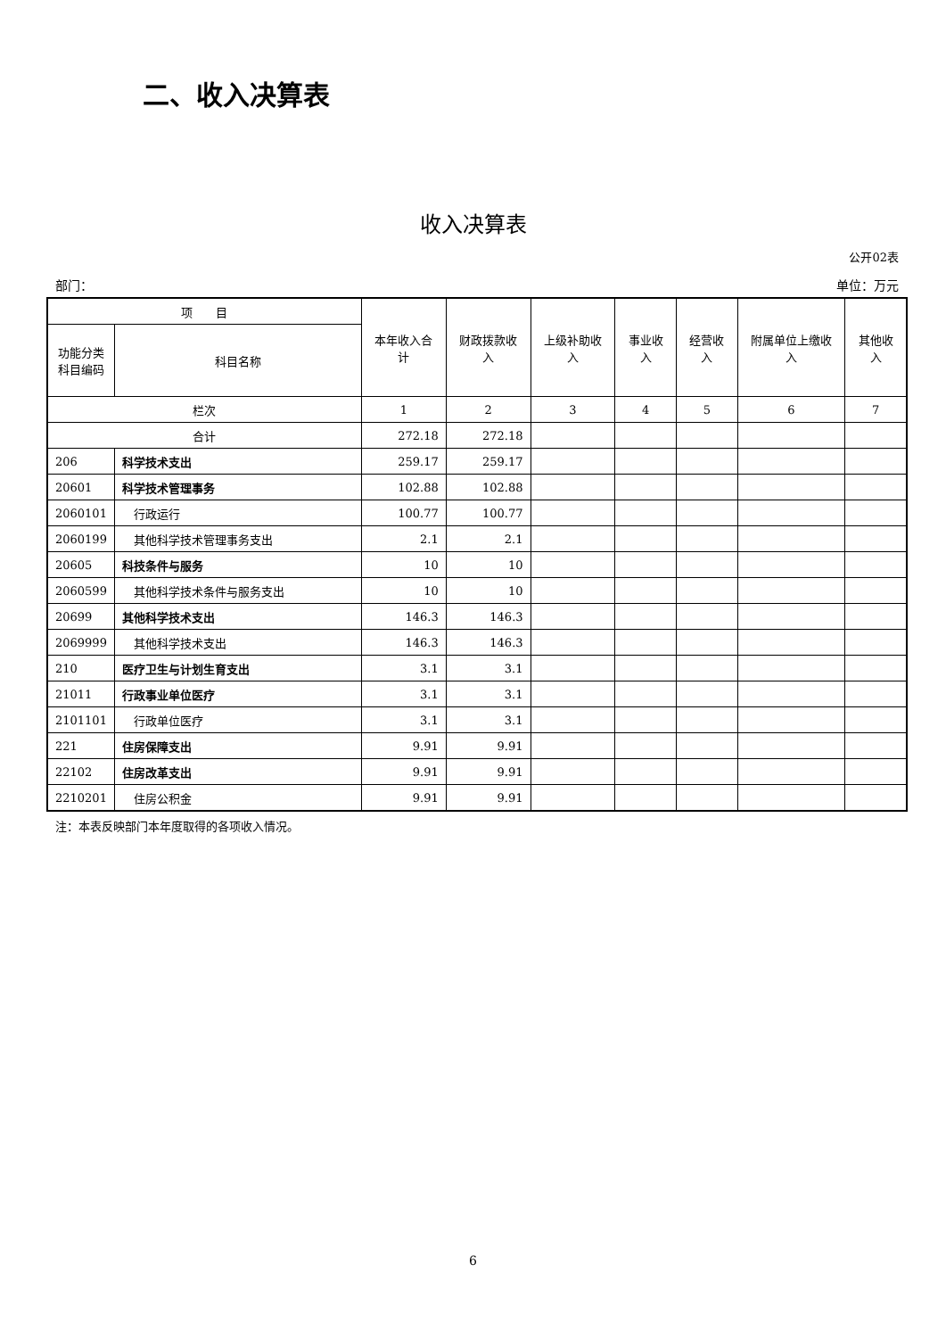二、收入决算表
收入决算表
公开02表
部门： 单位：万元
| 项 目 | | 本年收入合计 | 财政拨款收入 | 上级补助收入 | 事业收入 | 经营收入 | 附属单位上缴收入 | 其他收入 |
| --- | --- | --- | --- | --- | --- | --- | --- | --- |
| 功能分类科目编码 | 科目名称 | | | | | | | |
| 栏次 | | 1 | 2 | 3 | 4 | 5 | 6 | 7 |
| 合计 | | 272.18 | 272.18 | | | | | |
| 206 | 科学技术支出 | 259.17 | 259.17 | | | | | |
| 20601 | 科学技术管理事务 | 102.88 | 102.88 | | | | | |
| 2060101 | 行政运行 | 100.77 | 100.77 | | | | | |
| 2060199 | 其他科学技术管理事务支出 | 2.1 | 2.1 | | | | | |
| 20605 | 科技条件与服务 | 10 | 10 | | | | | |
| 2060599 | 其他科学技术条件与服务支出 | 10 | 10 | | | | | |
| 20699 | 其他科学技术支出 | 146.3 | 146.3 | | | | | |
| 2069999 | 其他科学技术支出 | 146.3 | 146.3 | | | | | |
| 210 | 医疗卫生与计划生育支出 | 3.1 | 3.1 | | | | | |
| 21011 | 行政事业单位医疗 | 3.1 | 3.1 | | | | | |
| 2101101 | 行政单位医疗 | 3.1 | 3.1 | | | | | |
| 221 | 住房保障支出 | 9.91 | 9.91 | | | | | |
| 22102 | 住房改革支出 | 9.91 | 9.91 | | | | | |
| 2210201 | 住房公积金 | 9.91 | 9.91 | | | | | |
注：本表反映部门本年度取得的各项收入情况。
6